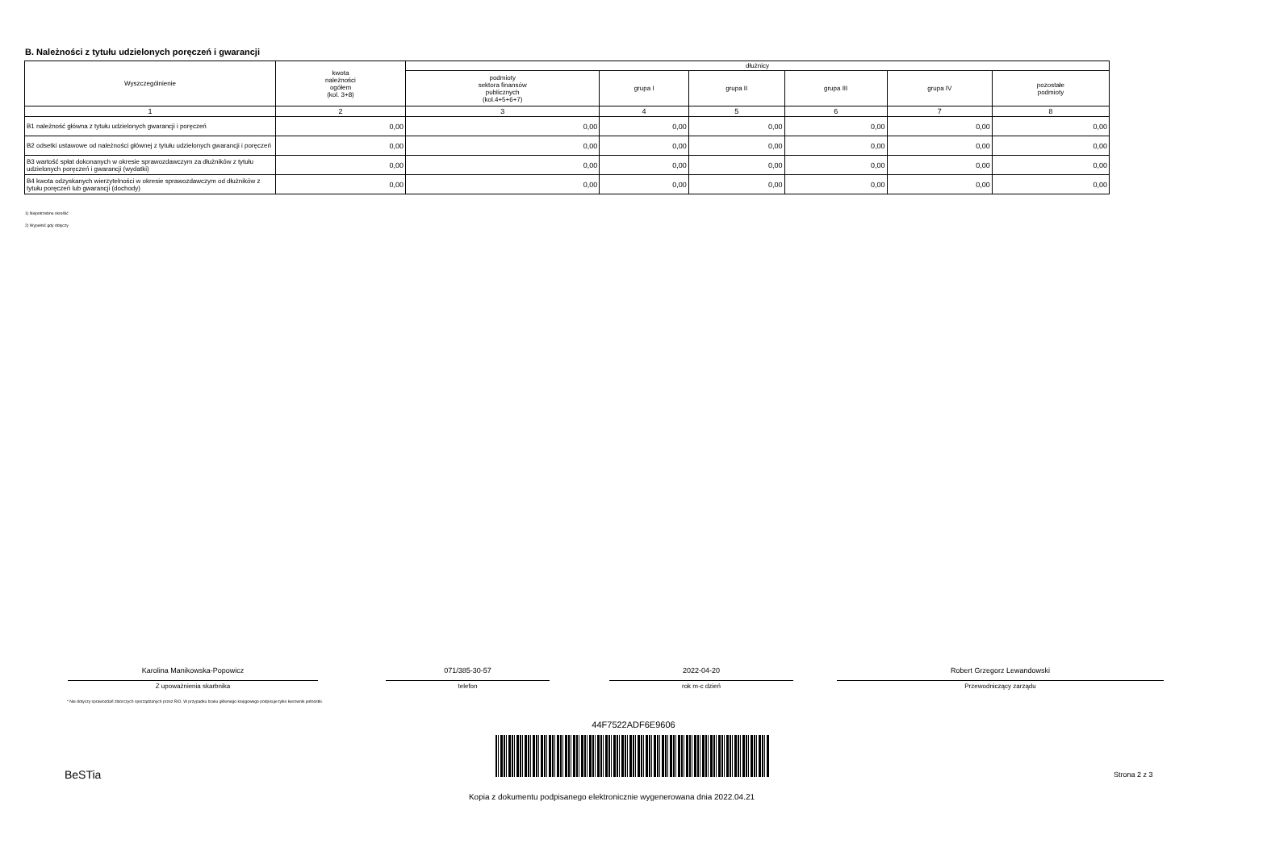B. Należności z tytułu udzielonych poręczeń i gwarancji
| Wyszczególnienie | kwota należności ogółem (kol. 3+8) | dłużnicy | | | | | |
| --- | --- | --- | --- | --- | --- | --- | --- |
| | | podmioty sektora finansów publicznych (kol.4+5+6+7) | grupa I | grupa II | grupa III | grupa IV | pozostałe podmioty |
| 1 | 2 | 3 | 4 | 5 | 6 | 7 | 8 |
| B1 należność główna z tytułu udzielonych gwarancji i poręczeń | 0,00 | 0,00 | 0,00 | 0,00 | 0,00 | 0,00 | 0,00 |
| B2 odsetki ustawowe od należności głównej z tytułu udzielonych gwarancji i poręczeń | 0,00 | 0,00 | 0,00 | 0,00 | 0,00 | 0,00 | 0,00 |
| B3 wartość spłat dokonanych w okresie sprawozdawczym za dłużników z tytułu udzielonych poręczeń i gwarancji (wydatki) | 0,00 | 0,00 | 0,00 | 0,00 | 0,00 | 0,00 | 0,00 |
| B4 kwota odzyskanych wierzytelności w okresie sprawozdawczym od dłużników z tytułu poręczeń lub gwarancji (dochody) | 0,00 | 0,00 | 0,00 | 0,00 | 0,00 | 0,00 | 0,00 |
1) Niepotrzebne skreślić
2) Wypełnić gdy dotyczy
Karolina Manikowska-Popowicz
Z upoważnienia skarbnika
071/385-30-57
telefon
2022-04-20
rok m-c dzień
Robert Grzegorz Lewandowski
Przewodniczący zarządu
* Nie dotyczy sprawozdań zbiorczych sporządzanych przez RIO. W przypadku braku głównego księgowego podpisuje tylko kierownik jednostki.
44F7522ADF6E9606
BeSTia Strona 2 z 3
Kopia z dokumentu podpisanego elektronicznie wygenerowana dnia 2022.04.21